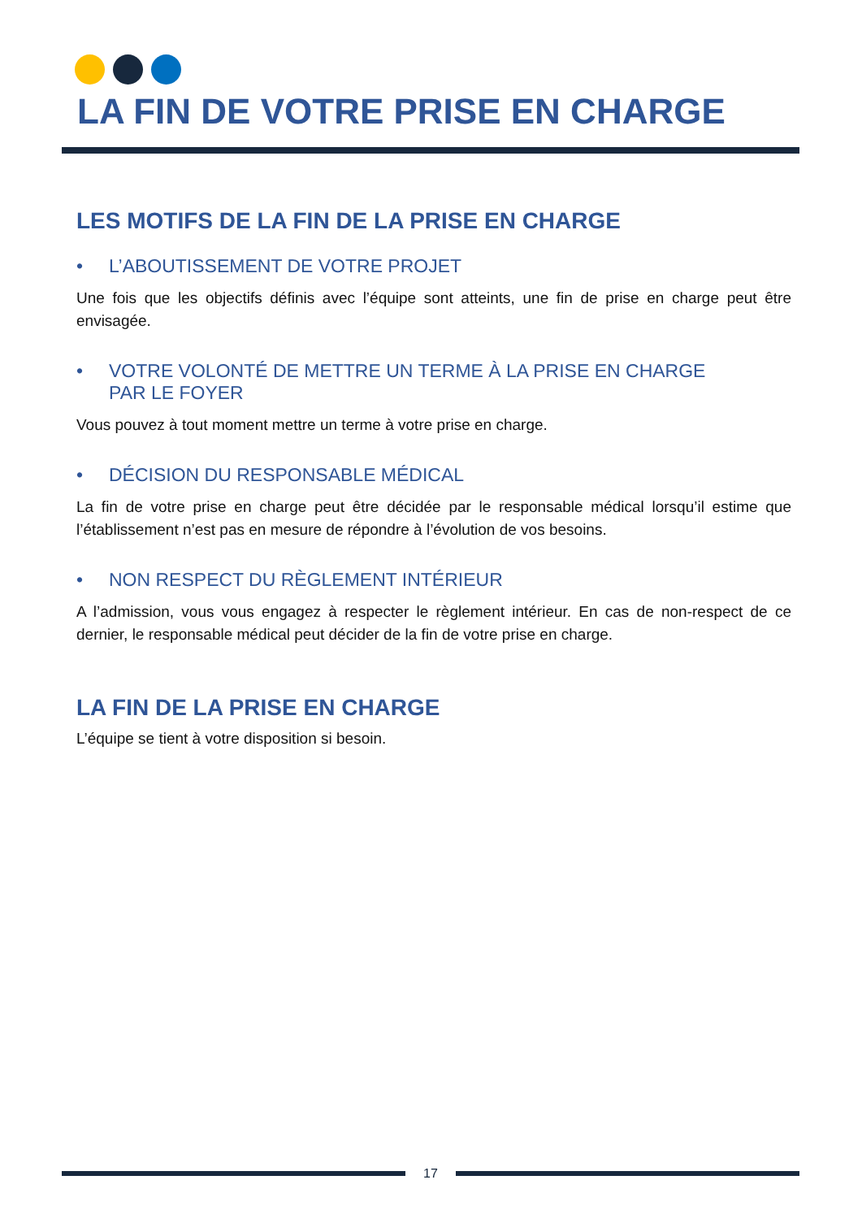LA FIN DE VOTRE PRISE EN CHARGE
LES MOTIFS DE LA FIN DE LA PRISE EN CHARGE
• L’ABOUTISSEMENT DE VOTRE PROJET
Une fois que les objectifs définis avec l’équipe sont atteints, une fin de prise en charge peut être envisagée.
• VOTRE VOLONTÉ DE METTRE UN TERME À LA PRISE EN CHARGE
PAR LE FOYER
Vous pouvez à tout moment mettre un terme à votre prise en charge.
• DÉCISION DU RESPONSABLE MÉDICAL
La fin de votre prise en charge peut être décidée par le responsable médical lorsqu’il estime que l’établissement n’est pas en mesure de répondre à l’évolution de vos besoins.
• NON RESPECT DU RÈGLEMENT INTÉRIEUR
A l’admission, vous vous engagez à respecter le règlement intérieur. En cas de non-respect de ce dernier, le responsable médical peut décider de la fin de votre prise en charge.
LA FIN DE LA PRISE EN CHARGE
L’équipe se tient à votre disposition si besoin.
17